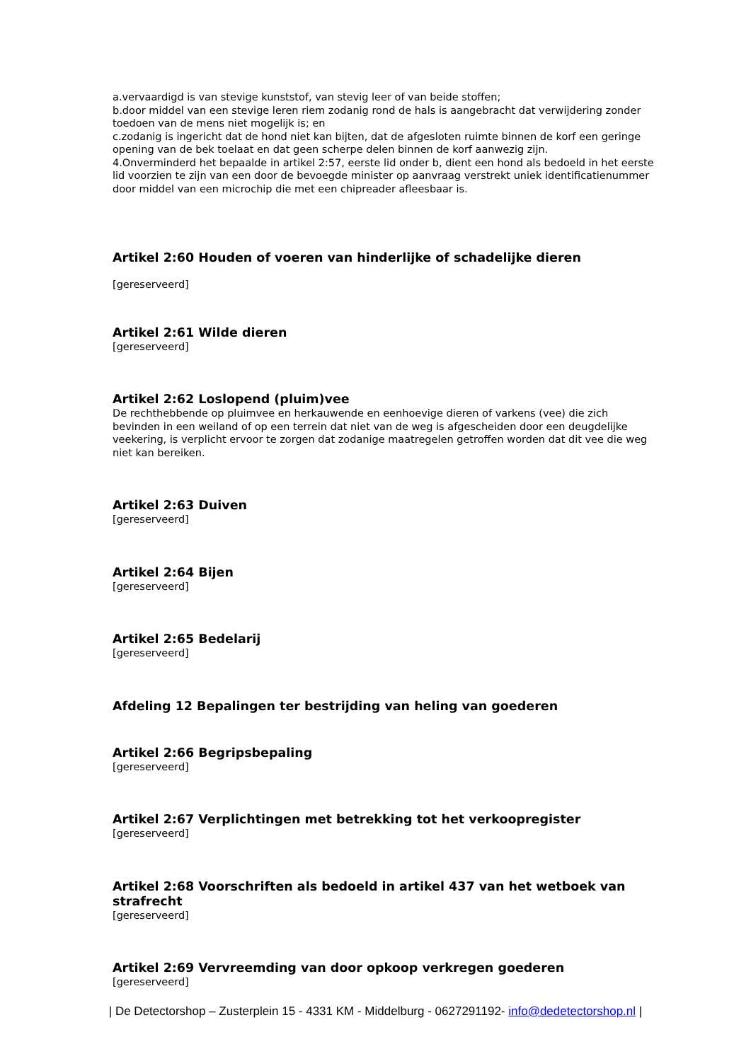a.vervaardigd is van stevige kunststof, van stevig leer of van beide stoffen;
b.door middel van een stevige leren riem zodanig rond de hals is aangebracht dat verwijdering zonder toedoen van de mens niet mogelijk is; en
c.zodanig is ingericht dat de hond niet kan bijten, dat de afgesloten ruimte binnen de korf een geringe opening van de bek toelaat en dat geen scherpe delen binnen de korf aanwezig zijn.
4.Onverminderd het bepaalde in artikel 2:57, eerste lid onder b, dient een hond als bedoeld in het eerste lid voorzien te zijn van een door de bevoegde minister op aanvraag verstrekt uniek identificatienummer door middel van een microchip die met een chipreader afleesbaar is.
Artikel 2:60 Houden of voeren van hinderlijke of schadelijke dieren
[gereserveerd]
Artikel 2:61 Wilde dieren
[gereserveerd]
Artikel 2:62 Loslopend (pluim)vee
De rechthebbende op pluimvee en herkauwende en eenhoevige dieren of varkens (vee) die zich bevinden in een weiland of op een terrein dat niet van de weg is afgescheiden door een deugdelijke veekering, is verplicht ervoor te zorgen dat zodanige maatregelen getroffen worden dat dit vee die weg niet kan bereiken.
Artikel 2:63 Duiven
[gereserveerd]
Artikel 2:64 Bijen
[gereserveerd]
Artikel 2:65 Bedelarij
[gereserveerd]
Afdeling 12 Bepalingen ter bestrijding van heling van goederen
Artikel 2:66 Begripsbepaling
[gereserveerd]
Artikel 2:67 Verplichtingen met betrekking tot het verkoopregister
[gereserveerd]
Artikel 2:68 Voorschriften als bedoeld in artikel 437 van het wetboek van strafrecht
[gereserveerd]
Artikel 2:69 Vervreemding van door opkoop verkregen goederen
[gereserveerd]
| De Detectorshop – Zusterplein 15 - 4331 KM - Middelburg - 0627291192- info@dedetectorshop.nl |